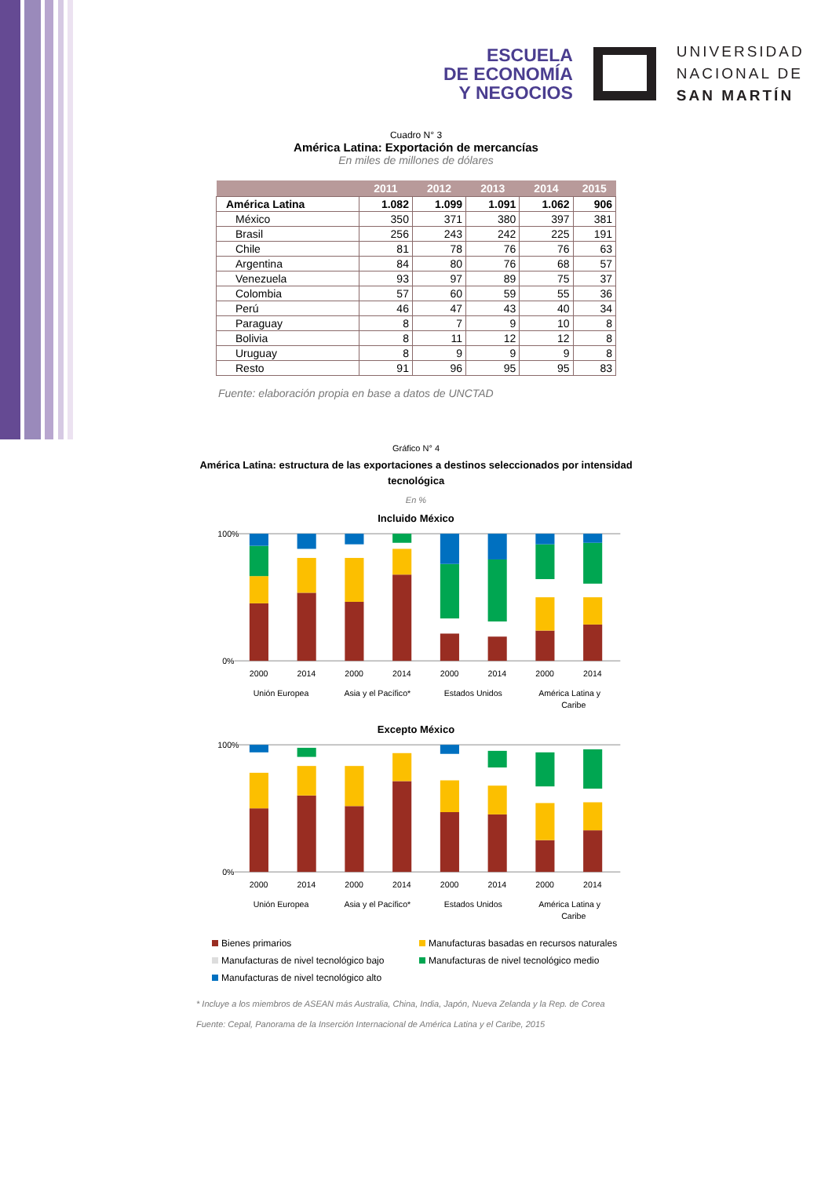ESCUELA
DE ECONOMÍA
Y NEGOCIOS
UNIVERSIDAD
NACIONAL DE
SAN MARTÍN
Cuadro N° 3
América Latina: Exportación de mercancías
En miles de millones de dólares
| | 2011 | 2012 | 2013 | 2014 | 2015 |
| --- | --- | --- | --- | --- | --- |
| América Latina | 1.082 | 1.099 | 1.091 | 1.062 | 906 |
| México | 350 | 371 | 380 | 397 | 381 |
| Brasil | 256 | 243 | 242 | 225 | 191 |
| Chile | 81 | 78 | 76 | 76 | 63 |
| Argentina | 84 | 80 | 76 | 68 | 57 |
| Venezuela | 93 | 97 | 89 | 75 | 37 |
| Colombia | 57 | 60 | 59 | 55 | 36 |
| Perú | 46 | 47 | 43 | 40 | 34 |
| Paraguay | 8 | 7 | 9 | 10 | 8 |
| Bolivia | 8 | 11 | 12 | 12 | 8 |
| Uruguay | 8 | 9 | 9 | 9 | 8 |
| Resto | 91 | 96 | 95 | 95 | 83 |
Fuente: elaboración propia en base a datos de UNCTAD
Gráfico N° 4
América Latina: estructura de las exportaciones a destinos seleccionados por intensidad tecnológica
En %
Incluido México
100%
0%
2000
2014
2000
2014
2000
2014
2000
2014
Unión Europea
Asia y el Pacífico*
Estados Unidos
América Latina y
Caribe
Excepto México
100%
0%
2000
2014
2000
2014
2000
2014
2000
2014
Unión Europea
Asia y el Pacífico*
Estados Unidos
América Latina y
Caribe
Bienes primarios
Manufacturas basadas en recursos naturales
Manufacturas de nivel tecnológico bajo
Manufacturas de nivel tecnológico medio
Manufacturas de nivel tecnológico alto
* Incluye a los miembros de ASEAN más Australia, China, India, Japón, Nueva Zelanda y la Rep. de Corea
Fuente: Cepal, Panorama de la Inserción Internacional de América Latina y el Caribe, 2015